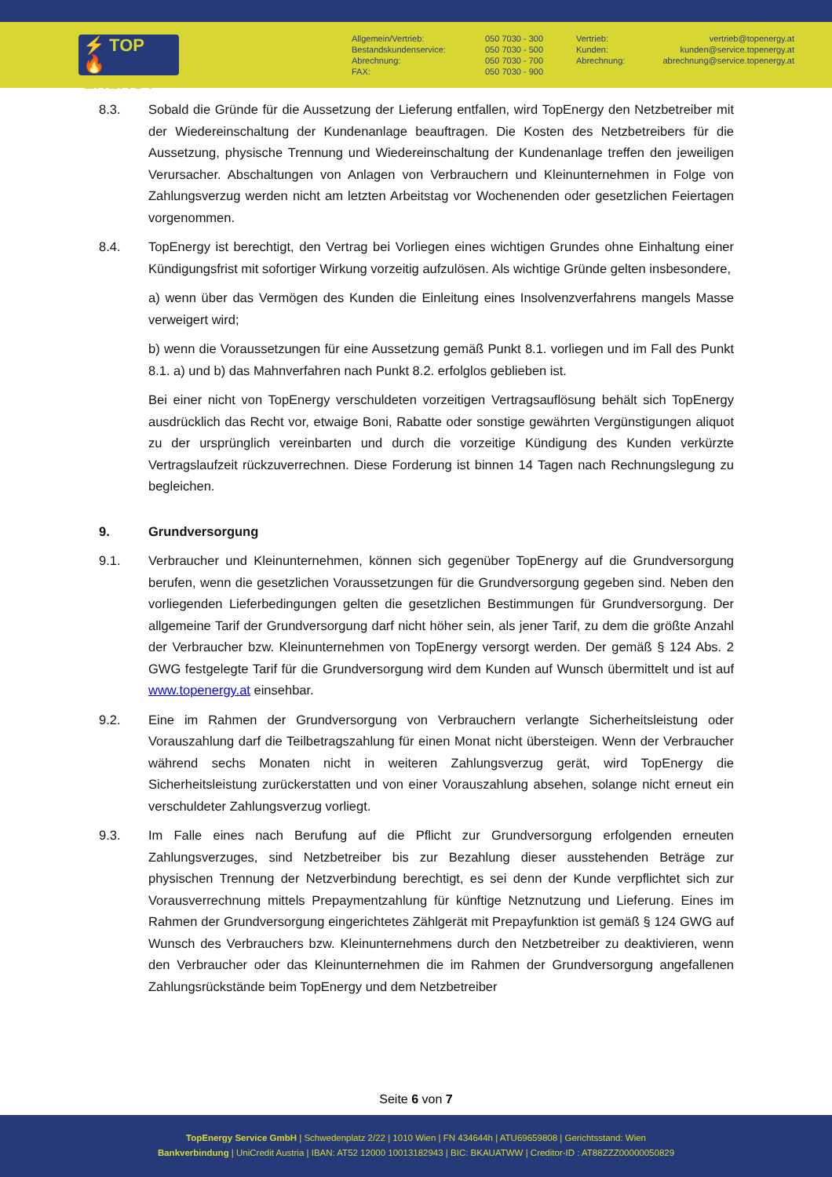⚡ TOP
🔥 ENERGY
Allgemein/Vertrieb:
Bestandskundenservice:
Abrechnung:
FAX:
050 7030 - 300
050 7030 - 500
050 7030 - 700
050 7030 - 900
Vertrieb:
Kunden:
Abrechnung:
vertrieb@topenergy.at
kunden@service.topenergy.at
abrechnung@service.topenergy.at
8.3. Sobald die Gründe für die Aussetzung der Lieferung entfallen, wird TopEnergy den Netzbetreiber mit der Wiedereinschaltung der Kundenanlage beauftragen. Die Kosten des Netzbetreibers für die Aussetzung, physische Trennung und Wiedereinschaltung der Kundenanlage treffen den jeweiligen Verursacher. Abschaltungen von Anlagen von Verbrauchern und Kleinunternehmen in Folge von Zahlungsverzug werden nicht am letzten Arbeitstag vor Wochenenden oder gesetzlichen Feiertagen vorgenommen.
8.4. TopEnergy ist berechtigt, den Vertrag bei Vorliegen eines wichtigen Grundes ohne Einhaltung einer Kündigungsfrist mit sofortiger Wirkung vorzeitig aufzulösen. Als wichtige Gründe gelten insbesondere,
a) wenn über das Vermögen des Kunden die Einleitung eines Insolvenzverfahrens mangels Masse verweigert wird;
b) wenn die Voraussetzungen für eine Aussetzung gemäß Punkt 8.1. vorliegen und im Fall des Punkt 8.1. a) und b) das Mahnverfahren nach Punkt 8.2. erfolglos geblieben ist.
Bei einer nicht von TopEnergy verschuldeten vorzeitigen Vertragsauflösung behält sich TopEnergy ausdrücklich das Recht vor, etwaige Boni, Rabatte oder sonstige gewährten Vergünstigungen aliquot zu der ursprünglich vereinbarten und durch die vorzeitige Kündigung des Kunden verkürzte Vertragslaufzeit rückzuverrechnen. Diese Forderung ist binnen 14 Tagen nach Rechnungslegung zu begleichen.
9. Grundversorgung
9.1. Verbraucher und Kleinunternehmen, können sich gegenüber TopEnergy auf die Grundversorgung berufen, wenn die gesetzlichen Voraussetzungen für die Grundversorgung gegeben sind. Neben den vorliegenden Lieferbedingungen gelten die gesetzlichen Bestimmungen für Grundversorgung. Der allgemeine Tarif der Grundversorgung darf nicht höher sein, als jener Tarif, zu dem die größte Anzahl der Verbraucher bzw. Kleinunternehmen von TopEnergy versorgt werden. Der gemäß § 124 Abs. 2 GWG festgelegte Tarif für die Grundversorgung wird dem Kunden auf Wunsch übermittelt und ist auf www.topenergy.at einsehbar.
9.2. Eine im Rahmen der Grundversorgung von Verbrauchern verlangte Sicherheitsleistung oder Vorauszahlung darf die Teilbetragszahlung für einen Monat nicht übersteigen. Wenn der Verbraucher während sechs Monaten nicht in weiteren Zahlungsverzug gerät, wird TopEnergy die Sicherheitsleistung zurückerstatten und von einer Vorauszahlung absehen, solange nicht erneut ein verschuldeter Zahlungsverzug vorliegt.
9.3. Im Falle eines nach Berufung auf die Pflicht zur Grundversorgung erfolgenden erneuten Zahlungsverzuges, sind Netzbetreiber bis zur Bezahlung dieser ausstehenden Beträge zur physischen Trennung der Netzverbindung berechtigt, es sei denn der Kunde verpflichtet sich zur Vorausverrechnung mittels Prepaymentzahlung für künftige Netznutzung und Lieferung. Eines im Rahmen der Grundversorgung eingerichtetes Zählgerät mit Prepayfunktion ist gemäß § 124 GWG auf Wunsch des Verbrauchers bzw. Kleinunternehmens durch den Netzbetreiber zu deaktivieren, wenn den Verbraucher oder das Kleinunternehmen die im Rahmen der Grundversorgung angefallenen Zahlungsrückstände beim TopEnergy und dem Netzbetreiber
Seite 6 von 7
TopEnergy Service GmbH | Schwedenplatz 2/22 | 1010 Wien | FN 434644h | ATU69659808 | Gerichtsstand: Wien
Bankverbindung | UniCredit Austria | IBAN: AT52 12000 10013182943 | BIC: BKAUATWW | Creditor-ID : AT88ZZZ00000050829